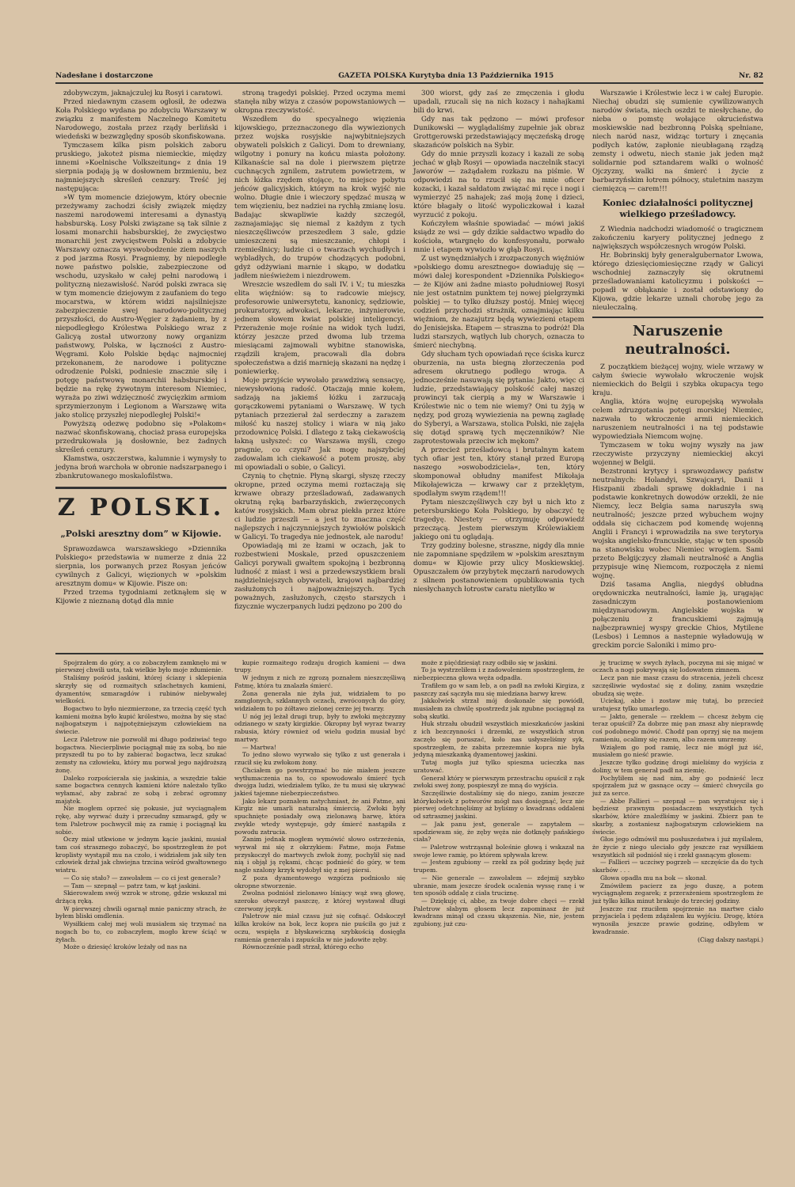Nadesłane i dostarczone GAZETA POLSKA Kurytyba dnia 13 Października 1915 Nr. 82
zdobywczym, jaknajczulej ku Rosyi i caratowi.
Przed niedawnym czasem ogłosił, że odezwa Koła Polskiego wydana po zdobyciu Warszawy w związku z manifestem Naczelnego Komitetu Narodowego, została przez rządy berliński i wiedeński w bezwzględny sposób skonfiskowana.
Tymczasem kilka pism polskich zaboru pruskiego, jakoteż pisma niemieckie, między innemi »Koelnische Volkszeitung« z dnia 19 sierpnia podają ją w dosłownem brzmieniu, bez najmniejszych skreśleń cenzury. Treść jej następująca:
»W tym momencie dziejowym, który obecnie przeżywamy zachodzi ścisły związek między naszemi narodowemi interesami a dynastyą habsburską. Losy Polski związane są tak silnie z losami monarchii habsburskiej, że zwycięstwo monarchii jest zwycięstwem Polski a zdobycie Warszawy oznacza wyswobodzenie ziem naszych z pod jarzma Rosyi. Pragniemy, by niepodległe nowe państwo polskie, zabezpieczone od wschodu, uzyskało w całej pełni narodową i polityczną niezawisłość. Naród polski zwraca się w tym momencie dziejowym z zaufaniem do tego mocarstwa, w którem widzi najsilniejsze zabezpieczenie swej narodowo-politycznej przyszłości, do Austro-Węgier z żądaniem, by z niepodległego Królestwa Polskiego wraz z Galicyą został utworzony nowy organizm państwowy, Polska, w łączności z Austro-Węgrami. Koło Polskie będąc najmocniej przekonanem, że narodowe i polityczne odrodzenie Polski, podniesie znacznie siłę i potęgę państwową monarchii habsburskiej i będzie na rękę żywotnym interesom Niemiec, wyraża po ziwi wdzięczność zwycięzkim armiom sprzymierzonym i Legionom a Warszawę wita jako stolicę przyszłej niepodległej Polski!«
Powyższą odezwę podobno się »Polakom« nazwać skonfiskowaną, chociaż prasa europejska przedrukowała ją dosłownie, bez żadnych skreśleń cenzury.
Kłamstwa, oszczerstwa, kalumnie i wymysły to jedyna broń warchoła w obronie nadszarpanego i zbankrutowanego moskalofilstwa.
Z POLSKI.
„Polski aresztny dom” w Kijowie.
Sprawozdawca warszawskiego »Dziennika Polskiego« przedstawia w numerze z dnia 22 sierpnia, los porwanych przez Rosyan jeńców cywilnych z Galicyi, więzionych w »polskim aresztnym domu« w Kijowie. Pisze on:
Przed trzema tygodniami zetknąłem się w Kijowie z nieznaną dotąd dla mnie
stroną tragedyi polskiej. Przed oczyma memi stanęła niby wizya z czasów popowstaniowych — okropna rzeczywistość.
Wszedłem do specyalnego więzienia kijowskiego, przeznaczonego dla wywiezionych przez wojska rosyjskie najwybitniejszych obywateli polskich z Galicyi. Dom to drewniany, wilgotny i ponury na końcu miasta położony. Kilkanaście sal na dole i pierwszem piętrze cuchnących zgnilem, zatrutem powietrzem, w nich łóżka rzędem stojące, to miejsce pobytu jeńców galicyjskich, którym na krok wyjść nie wolno. Długie dnie i wieczory spędzać muszą w tem więzieniu, bez nadziei na rychłą zmianę losu. Badając skwapliwie każdy szczegół, zaznajamiając się niemal z każdym z tych nieszczęśliwców przeszedłem 3 sale, gdzie umieszczeni są mieszczanie, chłopi i rzemieślnicy; ludzie ci o twarzach wychudłych i wybladłych, do trupów chodzących podobni, gdyż odżywiani marnie i skąpo, w dodatku jadłem nieświeżem i niezdrowem.
Wreszcie wszedłem do sali IV. i V.; tu mieszka elita więźniów: są to radcowie miejscy, profesorowie uniwersytetu, kanonicy, sędziowie, prokuratorzy, adwokaci, lekarze, inżynierowie, jednem słowem kwiat polskiej inteligencyi. Przerażenie moje rośnie na widok tych ludzi, którzy jeszcze przed dwoma lub trzema miesiącami zajmowali wybitne stanowiska, rządzili krajem, pracowali dla dobra społeczeństwa a dziś marnieją skazani na nędzę i poniewierkę.
Moje przyjście wywołało prawdziwą sensacyę, niewysłowioną radość. Otaczają mnie kołem, sadzają na jakiemś łóżku i zarzucają gorączkowemi pytaniami o Warszawę. W tych pytaniach przezierał żal serdeczny a zarazem miłość ku naszej stolicy i wiara w nią jako przodownicę Polski. I dlatego z taką ciekawością łakną usłyszeć: co Warszawa myśli, czego pragnie, co czyni? Jak mogę najszybciej zadowalam ich ciekawość a potem proszę, aby mi opowiadali o sobie, o Galicyi.
Czynią to chętnie. Płyną skargi, słyszę rzeczy okropne, przed oczyma memi roztaczają się krwawe obrazy prześladowań, zadawanych okrutną ręką barbarzyńskich, zwierzęconych katów rosyjskich. Mam obraz piekła przez które ci ludzie przeszli — a jest to znaczna część najlepszych i najczynniejszych żywiołów polskich w Galicyi. To tragedya nie jednostek, ale narodu!
Opowiadają mi ze łzami w oczach, jak to rozbestwieni Moskale, przed opuszczeniem Galicyi porywali gwałtem spokojną i bezbronną ludność z miast i wsi a przedewszystkiem brali najdzielniejszych obywateli, krajowi najbardziej zasłużonych i najpoważniejszych. Tych poważnych, zasłużonych, często starszych i fizycznie wyczerpanych ludzi pędzono po 200 do
300 wiorst, gdy zaś ze zmęczenia i głodu upadali, rzucali się na nich kozacy i nahajkami bili do krwi.
Gdy nas tak pędzono — mówi profesor Dunikowski — wyglądaliśmy zupełnie jak obraz Grottgerowski przedstawiający męczeńską drogę skazańców polskich na Sybir.
Gdy do mnie przyszli kozacy i kazali ze sobą jechać w głąb Rosyi — opowiada naczelnik stacyi Jaworów — zażądałem rozkazu na piśmie. W odpowiedzi na to rzucił się na mnie oficer kozacki, i kazał sałdatom związać mi ręce i nogi i wymierzyć 25 nahajek; zaś moją żonę i dzieci, które błagały o litość wypoliczkował i kazał wyrzucić z pokoju.
Kończyłem właśnie spowiadać — mówi jakiś ksiądz ze wsi — gdy dzikie sałdactwo wpadło do kościoła, wtargnęło do konfesyonału, porwało mnie i etapem wywiozło w głąb Rosyi.
Z ust wynędzniałych i zrozpaczonych więźniów »polskiego domu aresztnego« dowiaduję się — mówi dalej korespondent »Dziennika Polskiego« — że Kijów ani żadne miasto południowej Rosyi nie jest ostatnim punktem tej nowej pielgrzymki polskiej — to tylko dłuższy postój. Mniej więcej codzień przychodzi strażnik, oznajmiając kilku więźniom, że nazajutrz będą wywiezieni etapem do Jenisiejska. Etapem — straszna to podróż! Dla ludzi starszych, wątłych lub chorych, oznacza to śmierć niechybną.
Gdy słucham tych opowiadań ręce ściska kurcz oburzenia, na usta biegną złorzeczenia pod adresem okrutnego podłego wroga. A jednocześnie nasuwają się pytania: Jakto, więc ci ludzie, przedstawiający polskość całej naszej prowincyi tak cierpią a my w Warszawie i Królestwie nic o tem nie wiemy? Oni tu żyją w nędzy, pod grozą wywiezienia na pewną zagładę do Syberyi, a Warszawa, stolica Polski, nie zajęła się dotąd sprawą tych męczenników? Nie zaprotestowała przeciw ich mękom?
A przecież prześladowcą i brutalnym katem tych ofiar jest ten, który stanął przed Europą naszego »oswobodziciela«, ten, który skomponował obłudny manifest Mikołaja Mikołajewicza — krwawy car z przeklętym, spodlałym swym rządem!!!
Pytam nieszczęśliwych czy był u nich kto z petersburskiego Koła Polskiego, by obaczyć tę tragedyę. Niestety — otrzymuję odpowiedź przeczącą. Jestem pierwszym Królewiakiem jakiego oni tu oglądają.
Trzy godziny bolesne, straszne, nigdy dla mnie nie zapomniane spędziłem w »polskim aresztnym domu« w Kijowie przy ulicy Moskiewskiej. Opuszczałem ów przybytek męczarń narodowych z silnem postanowieniem opublikowania tych niesłychanych łotrostw caratu nietylko w
Warszawie i Królestwie lecz i w całej Europie. Niechaj obudzi się sumienie cywilizowanych narodów świata, niech oszdzi te niesłychane, do nieba o pomstę wołające okrucieństwa moskiewskie nad bezbronną Polską spełniane, niech naród nasz, widząc tortury i znęcania podłych katów, zapłonie nieubłaganą rządzą zemsty i odwetu, niech stanie jak jeden mąż solidarnie pod sztandarem walki o wolność Ojczyzny, walki na śmierć i życie z barbarzyńskim łotrem północy, stuletnim naszym ciemięzcą — carem!!!
Koniec działalności politycznej wielkiego prześladowcy.
Z Wiednia nadchodzi wiadomość o tragicznem zakończeniu karyery politycznej jednego z największych współczesnych wrogów Polski.
Hr. Bobrinskij były generalgubernator Lwowa, którego dziesięciomiesięczne rządy w Galicyi wschodniej zaznaczyły się okrutnemi prześladowaniami katolicyzmu i polskości — popadł w obłąkanie i został odstawiony do Kijowa, gdzie lekarze uznali chorobę jego za nieuleczalną.
Naruszenie neutralności.
Z początkiem bieżącej wojny, wiele wrzawy w całym świecie wywołało wkroczenie wojsk niemieckich do Belgii i szybka okupacya tego kraju.
Anglia, która wojnę europejską wywołała celem zdruzgotania potęgi morskiej Niemiec, nazwała to wkroczenie armii niemieckich naruszeniem neutralności i na tej podstawie wypowiedziała Niemcom wojnę.
Tymczasem w toku wojny wyszły na jaw rzeczywiste przyczyny niemieckiej akcyi wojennej w Belgii.
Bezstronni krytycy i sprawozdawcy państw neutralnych: Holandyi, Szwajcaryi, Danii i Hiszpanii zbadali sprawę dokładnie i na podstawie konkretnych dowodów orzekli, że nie Niemcy, lecz Belgia sama naruszyła swą neutralność; jeszcze przed wybuchem wojny oddała się cichaczem pod komendę wojenną Anglii i Francyi i wprowadziła na swe terytorya wojska angielsko-francuskie, stając w ten sposób na stanowisku wobec Niemiec wrogiem. Sami przeto Belgijczycy złamali neutralność a Anglia przypisuje winę Niemcom, rozpoczęła z niemi wojnę.
Dziś tasama Anglia, niegdyś obłudna orędowniczka neutralności, łamie ją, urągając zasadniczym postanowieniom międzynarodowym. Angielskie wojska w połączeniu z francuskiemi zajmują najbezprawniej wyspy greckie Chios, Mytilene (Lesbos) i Lemnos a nastepnie wyładowują w greckim porcie Saloniki i mimo pro-
Spojrzałem do góry, a co zobaczyłem zamknęło mi w pierwszej chwili usta, tak wielkie było moje zdumienie.
Staliśmy pośród jaskini, której ściany i sklepienia skrzyły się od rozmaitych szlachetnych kamieni, dyamentów, szmaragdów i rubinów niebywałej wielkości.
Bogactwo to było niezmierzone, za trzecią część tych kamieni można było kupić królestwo, można by się stać najbogatszym i najpotężniejszym człowiekiem na świecie.
Lecz Paletrow nie pozwolił mi długo podziwiać tego bogactwa. Niecierpliwie pociągnął mię za sobą, bo nie przyszedł tu po to by zabierać bogactwa, lecz szukać zemsty na człowieku, który mu porwał jego najdroższą żonę.
Daleko rozpościerała się jaskinia, a wszędzie takie same bogactwa cennych kamieni które należało tylko wyłamać, aby zabrać ze sobą i zebrać ogromny majątek.
Nie mogłem oprzeć się pokusie, już wyciągnąłem rękę, aby wyrwać duży i przecudny szmaragd, gdy w tem Paletrow pochwycił mię za ramię i pociągnął ku sobie.
Oczy miał utkwione w jednym kącie jaskini, musiał tam coś strasznego zobaczyć, bo spostrzegłem że pot kroplisty wystąpił mu na czoło, i widziałem jak siły ten człowiek drżał jak chwiejna trzcina wśród gwałtownego wiatru.
— Co się stało? — zawołałem — co ci jest generale?
— Tam — szepnął — patrz tam, w kąt jaskini.
Skierowałem swój wzrok w stronę, gdzie wskazał mi drżącą ręką.
W pierwszej chwili ogarnął mnie paniczny strach, że byłem bliski omdlenia.
Wysiłkiem całej mej woli musiałem się trzymać na nogach bo to, co zobaczyłem, mogło krew ściąć w żyłach.
Może o dziesięć kroków leżały od nas na
kupie rozmaitego rodzaju drogich kamieni — dwa trupy.
W jednym z nich ze zgrozą poznałem nieszczęśliwą Fatmę, która tu znalazła śmierć.
Żona generała nie żyła już, widziałem to po zamglonych, szklannych oczach, zwróconych do góry, widziałem to po żółtawo zielonej cerze jej twarzy.
U nóg jej leżał drugi trup, były to zwłoki mężczyzny odzianego w szaty kirgizkie. Okropny był wyraz twarzy rabusia, który również od wielu godzin musiał być martwy.
— Martwa!
To jedno słowo wyrwało się tylko z ust generała i rzucił się ku zwłokom żony.
Chciałem go powstrzymać bo nie miałem jeszcze wytłumaczenia na to, co spowodowało śmierć tych dwojga ludzi, wiedziałem tylko, że tu musi się ukrywać jakieś tajemne niebezpieczeństwo.
Jako lekarz poznałem natychmiast, że ani Fatme, ani Kirgiz nie umarli naturalną śmiercią. Zwłoki były spuchnięte posiadały ową zielonawą barwę, która zwykle wtedy występuje, gdy śmierć nastąpiła z powodu zatrucia.
Zanim jednak mogłem wymówić słowo ostrzeżenia, wyrwał mi się z okrzykiem: Fatme, moja Fatme przyskoczył do martwych zwłok żony, pochylił się nad nią i objął ją rękami, chcąc podnieść do góry, w tem nagle szalony krzyk wydobył się z mej piersi.
Z poza dyamentowego wzgórza podniosło się okropne stworzenie.
Zwolna podniósł zielonawo lśniący wąż swą głowę, szeroko otworzył paszczę, z której wystawał długi czerwony język.
Paletrow nie miał czasu już się cofnąć. Odskoczył kilka kroków na bok, lecz kopra nie puściła go już z oczu, wspięła z błyskawiczną szybkością dosięgła ramienia generała i zapuściła w nie jadowite zęby.
Równocześnie padł strzał, którego echo
może z pięćdziesiąt razy odbiło się w jaskini.
To ja wystrzeliłem i z zadowoleniem spostrzegłem, że niebezpieczna głowa węża odpadła.
Trafiłem go w sam łeb, a on padł na zwłoki Kirgiza, z paszczy zaś sączyła mu się miedziana barwy krew.
Jakkolwiek strzał mój doskonale się powiódł, musiałem za chwilę spostrzedz jak zgubne pociągnął za sobą skutki.
Huk strzału obudził wszystkich mieszkańców jaskini z ich bezczynności i drzemki, ze wszystkich stron zaczęło się poruszać, koło nas usłyszeliśmy syk, spostrzegłem, że zabita przezemnie kopra nie była jedyną mieszkanką dyamentowej jaskini.
Tutaj mogła już tylko spieszna ucieczka nas uratować.
Generał który w pierwszym przestrachu opuścił z rąk zwłoki swej żony, pospieszył ze mną do wyjścia.
Szczęśliwie dostaliśmy się do niego, zanim jeszcze którykolwiek z potworów mógł nas dosięgnąć, lecz nie pierwej odetchnęliśmy aż byliśmy o kwadrans oddaleni od sztrasznej jaskini.
— Jak panu jest, generale — zapytałem — spodziewam się, że zęby węża nie dotknęły pańskiego ciała?
— Paletrow wstrząsnął boleśnie głową i wskazał na swoje lewe ramię, po którem spływała krew.
— Jestem zgubiony — rzekł za pół godziny będę już trupem.
— Nie generale — zawołałem — zdejmij szybko ubranie, mam jeszcze środek ocalenia wyssę ranę i w ten sposób oddalę z ciała truciznę.
— Dziękuję ci, abbe, za twoje dobre chęci — rzekł Paletrow słabym głosem lecz zapominasz że już kwadrans minął od czasu ukąszenia. Nie, nie, jestem zgubiony, już czu-
ję truciznę w swych żyłach, poczyna mi się migać w oczach a nogi pokrywają się lodowatem zimnem.
Lecz pan nie masz czasu do stracenia, jeżeli chcesz szczęśliwie wydostać się z doliny, zanim wszędzie obudzą się węże.
Uciekaj, abbe i zostaw mię tutaj, bo przecież uratujesz tylko umarłego.
— Jakto, generale — rzekłem — chcesz żebym cię teraz opuścił? Za dobrze mię pan znasz aby nieprawdę coś podobnego mówić. Chodź pan oprzyj się na mojem ramieniu, ocalimy się razem, albo razem umrzemy.
Wziąłem go pod ramię, lecz nie mógł już iść, musiałem go nieść prawie.
Jeszcze tylko godzinę drogi mieliśmy do wyjścia z doliny, w tem generał padł na ziemię.
Pochyliłem się nad nim, aby go podnieść lecz spojrzałem już w gasnące oczy — śmierć chwyciła go już za serce.
— Abbe Fallieri — szepnął — pan wyratujesz się i będziesz prawnym posiadaczem wszystkich tych skarbów, które znaleźliśmy w jaskini. Zbierz pan te skarby, a zostaniesz najbogatszym człowiekiem na świecie.
Głos jego odmówił mu posłuszeństwa i już myślałem, że życie z niego uleciało gdy jeszcze raz wysiłkiem wszystkich sił podniósł się i rzekł gasnącym głosem:
— Fallieri — uczciwy pogrzeb — szczęście da do tych skarbów . . .
Głowa opadła mu na bok — skonał.
Zmówiłem pacierz za jego duszę, a potem wyciągnąłem zegarek; z przerażeniem spostrzegłem że już tylko kilka minut brakuje do trzeciej godziny.
Jeszcze raz rzuciłem spojrzenie na martwe ciało przyjaciela i pędem zdążałem ku wyjściu. Drogę, która wynosiła jeszcze prawie godzinę, odbyłem w kwadransie.
(Ciąg dalszy nastąpi.)